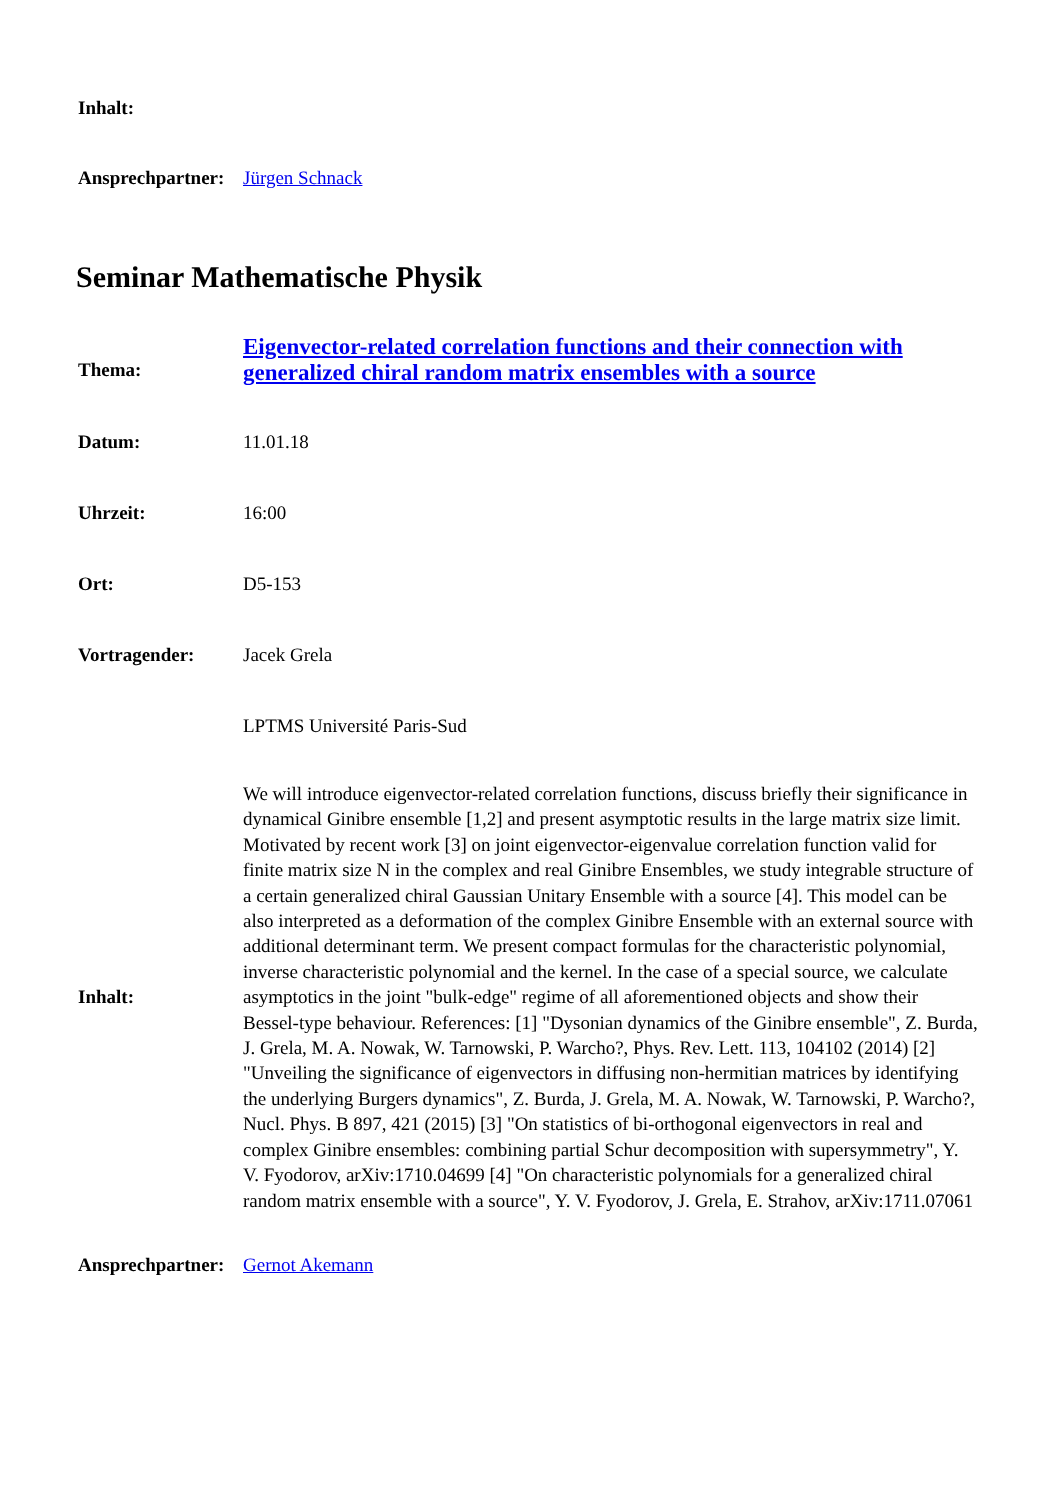| Inhalt: | |
| Ansprechpartner: | Jürgen Schnack |
Seminar Mathematische Physik
| Thema: | Eigenvector-related correlation functions and their connection with generalized chiral random matrix ensembles with a source |
| Datum: | 11.01.18 |
| Uhrzeit: | 16:00 |
| Ort: | D5-153 |
| Vortragender: | Jacek Grela |
| | LPTMS Université Paris-Sud |
| Inhalt: | We will introduce eigenvector-related correlation functions, discuss briefly their significance in dynamical Ginibre ensemble [1,2] and present asymptotic results in the large matrix size limit. Motivated by recent work [3] on joint eigenvector-eigenvalue correlation function valid for finite matrix size N in the complex and real Ginibre Ensembles, we study integrable structure of a certain generalized chiral Gaussian Unitary Ensemble with a source [4]. This model can be also interpreted as a deformation of the complex Ginibre Ensemble with an external source with additional determinant term. We present compact formulas for the characteristic polynomial, inverse characteristic polynomial and the kernel. In the case of a special source, we calculate asymptotics in the joint "bulk-edge" regime of all aforementioned objects and show their Bessel-type behaviour. References: [1] "Dysonian dynamics of the Ginibre ensemble", Z. Burda, J. Grela, M. A. Nowak, W. Tarnowski, P. Warcho?, Phys. Rev. Lett. 113, 104102 (2014) [2] "Unveiling the significance of eigenvectors in diffusing non-hermitian matrices by identifying the underlying Burgers dynamics", Z. Burda, J. Grela, M. A. Nowak, W. Tarnowski, P. Warcho?, Nucl. Phys. B 897, 421 (2015) [3] "On statistics of bi-orthogonal eigenvectors in real and complex Ginibre ensembles: combining partial Schur decomposition with supersymmetry", Y. V. Fyodorov, arXiv:1710.04699 [4] "On characteristic polynomials for a generalized chiral random matrix ensemble with a source", Y. V. Fyodorov, J. Grela, E. Strahov, arXiv:1711.07061 |
| Ansprechpartner: | Gernot Akemann |